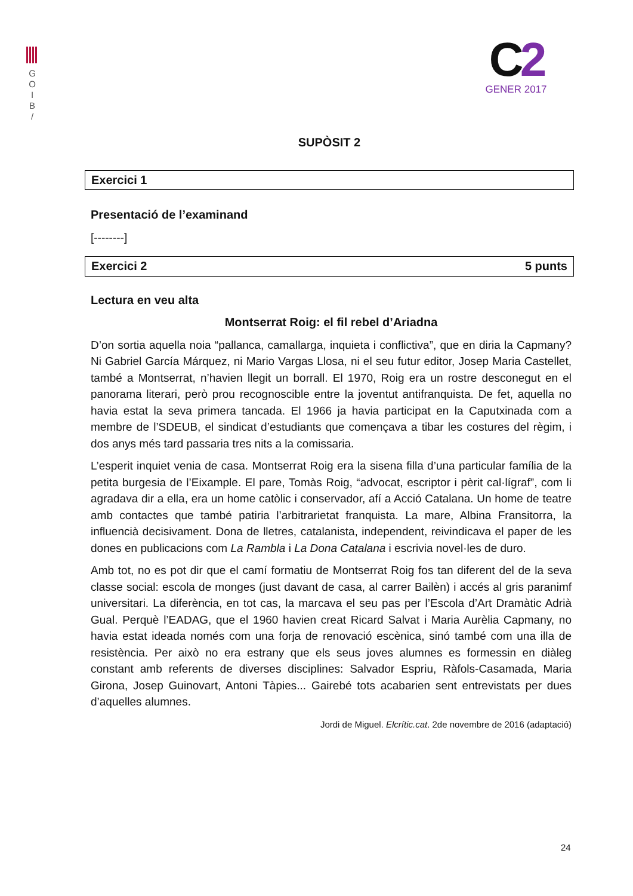G
O
I
B
/
C2
GENER 2017
SUPÒSIT 2
Exercici 1
Presentació de l’examinand
[--------]
Exercici 2 5 punts
Lectura en veu alta
Montserrat Roig: el fil rebel d’Ariadna
D’on sortia aquella noia “pallanca, camallarga, inquieta i conflictiva”, que en diria la Capmany? Ni Gabriel García Márquez, ni Mario Vargas Llosa, ni el seu futur editor, Josep Maria Castellet, també a Montserrat, n’havien llegit un borrall. El 1970, Roig era un rostre desconegut en el panorama literari, però prou recognoscible entre la joventut antifranquista. De fet, aquella no havia estat la seva primera tancada. El 1966 ja havia participat en la Caputxinada com a membre de l’SDEUB, el sindicat d’estudiants que començava a tibar les costures del règim, i dos anys més tard passaria tres nits a la comissaria.
L’esperit inquiet venia de casa. Montserrat Roig era la sisena filla d’una particular família de la petita burgesia de l’Eixample. El pare, Tomàs Roig, “advocat, escriptor i pèrit cal·lígraf”, com li agradava dir a ella, era un home catòlic i conservador, afí a Acció Catalana. Un home de teatre amb contactes que també patiria l’arbitrarietat franquista. La mare, Albina Fransitorra, la influencià decisivament. Dona de lletres, catalanista, independent, reivindicava el paper de les dones en publicacions com La Rambla i La Dona Catalana i escrivia novel·les de duro.
Amb tot, no es pot dir que el camí formatiu de Montserrat Roig fos tan diferent del de la seva classe social: escola de monges (just davant de casa, al carrer Bailèn) i accés al gris paranimf universitari. La diferència, en tot cas, la marcava el seu pas per l’Escola d’Art Dramàtic Adrià Gual. Perquè l’EADAG, que el 1960 havien creat Ricard Salvat i Maria Aurèlia Capmany, no havia estat ideada només com una forja de renovació escènica, sinó també com una illa de resistència. Per això no era estrany que els seus joves alumnes es formessin en diàleg constant amb referents de diverses disciplines: Salvador Espriu, Ràfols-Casamada, Maria Girona, Josep Guinovart, Antoni Tàpies... Gairebé tots acabarien sent entrevistats per dues d’aquelles alumnes.
Jordi de Miguel. Elcrític.cat. 2de novembre de 2016 (adaptació)
24